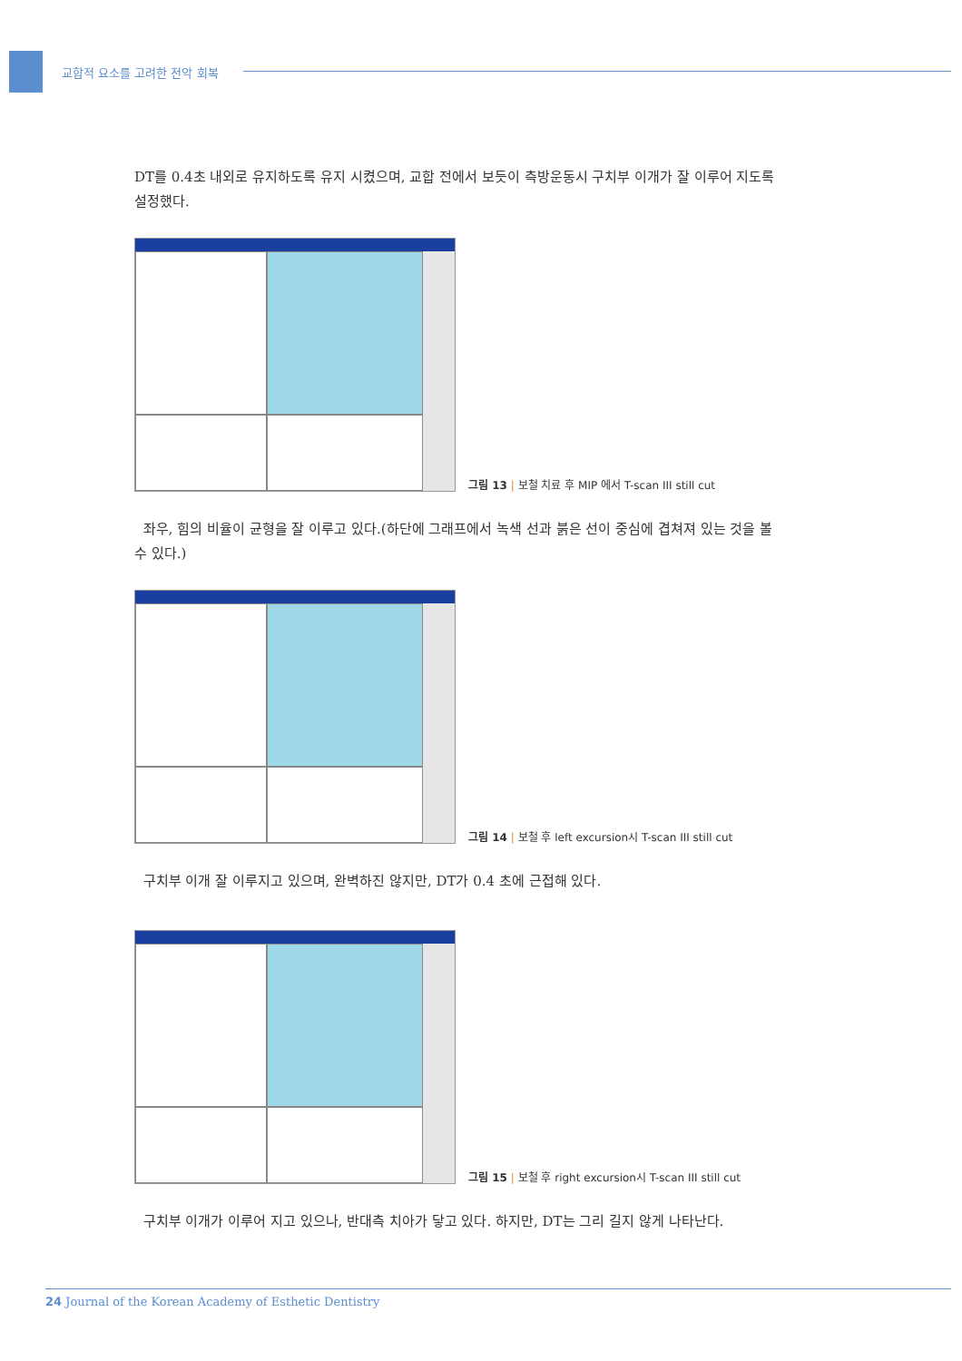교합적 요소를 고려한 전악 회복
DT를 0.4초 내외로 유지하도록 유지 시켰으며, 교합 전에서 보듯이 측방운동시 구치부 이개가 잘 이루어 지도록 설정했다.
그림 13 | 보철 치료 후 MIP 에서 T-scan III still cut
좌우, 힘의 비율이 균형을 잘 이루고 있다.(하단에 그래프에서 녹색 선과 붉은 선이 중심에 겹쳐져 있는 것을 볼 수 있다.)
그림 14 | 보철 후 left excursion시 T-scan III still cut
구치부 이개 잘 이루지고 있으며, 완벽하진 않지만, DT가 0.4 초에 근접해 있다.
그림 15 | 보철 후 right excursion시 T-scan III still cut
구치부 이개가 이루어 지고 있으나, 반대측 치아가 닿고 있다. 하지만, DT는 그리 길지 않게 나타난다.
24 Journal of the Korean Academy of Esthetic Dentistry